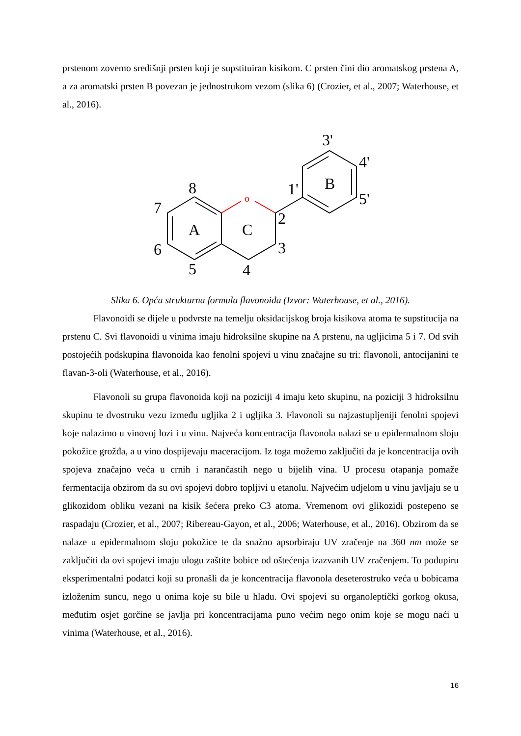prstenom zovemo središnji prsten koji je supstituiran kisikom. C prsten čini dio aromatskog prstena A, a za aromatski prsten B povezan je jednostrukom vezom (slika 6) (Crozier, et al., 2007; Waterhouse, et al., 2016).
o
A
C
B
8
7
6
5
4
3
2
1'
3'
4'
5'
Slika 6. Opća strukturna formula flavonoida (Izvor: Waterhouse, et al., 2016).
Flavonoidi se dijele u podvrste na temelju oksidacijskog broja kisikova atoma te supstitucija na prstenu C. Svi flavonoidi u vinima imaju hidroksilne skupine na A prstenu, na ugljicima 5 i 7. Od svih postojećih podskupina flavonoida kao fenolni spojevi u vinu značajne su tri: flavonoli, antocijanini te flavan-3-oli (Waterhouse, et al., 2016).
Flavonoli su grupa flavonoida koji na poziciji 4 imaju keto skupinu, na poziciji 3 hidroksilnu skupinu te dvostruku vezu između ugljika 2 i ugljika 3. Flavonoli su najzastupljeniji fenolni spojevi koje nalazimo u vinovoj lozi i u vinu. Najveća koncentracija flavonola nalazi se u epidermalnom sloju pokožice grožđa, a u vino dospijevaju maceracijom. Iz toga možemo zaključiti da je koncentracija ovih spojeva značajno veća u crnih i narančastih nego u bijelih vina. U procesu otapanja pomaže fermentacija obzirom da su ovi spojevi dobro topljivi u etanolu. Najvećim udjelom u vinu javljaju se u glikozidom obliku vezani na kisik šećera preko C3 atoma. Vremenom ovi glikozidi postepeno se raspadaju (Crozier, et al., 2007; Ribereau-Gayon, et al., 2006; Waterhouse, et al., 2016). Obzirom da se nalaze u epidermalnom sloju pokožice te da snažno apsorbiraju UV zračenje na 360 nm može se zaključiti da ovi spojevi imaju ulogu zaštite bobice od oštećenja izazvanih UV zračenjem. To podupiru eksperimentalni podatci koji su pronašli da je koncentracija flavonola deseterostruko veća u bobicama izloženim suncu, nego u onima koje su bile u hladu. Ovi spojevi su organoleptički gorkog okusa, međutim osjet gorčine se javlja pri koncentracijama puno većim nego onim koje se mogu naći u vinima (Waterhouse, et al., 2016).
16